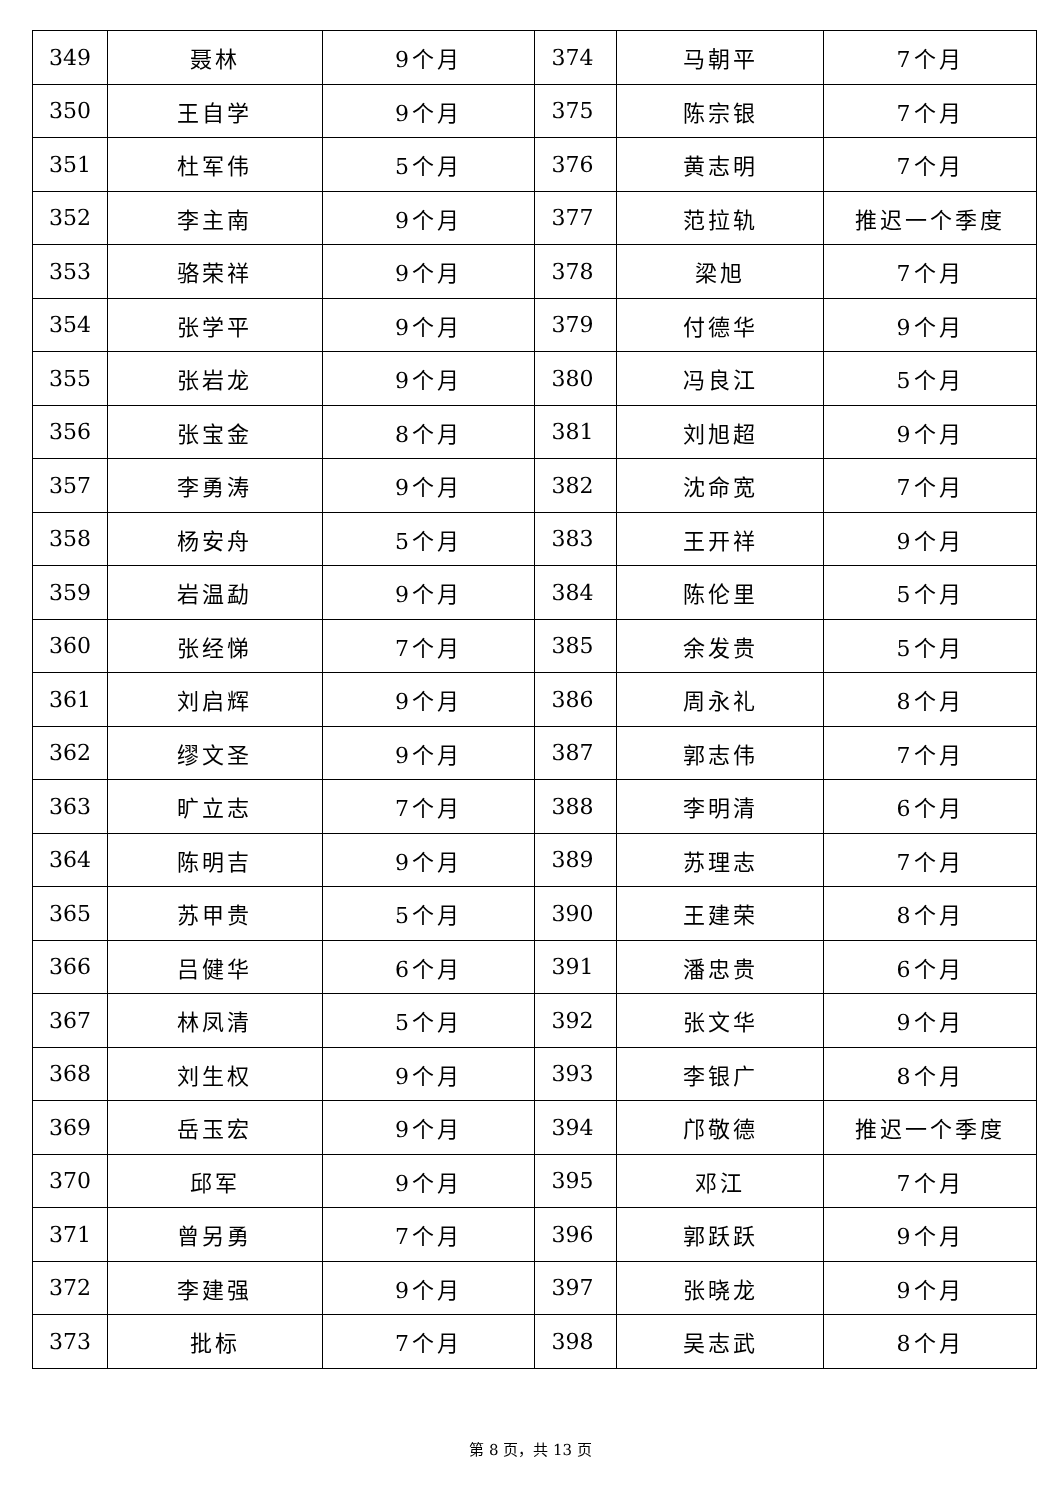| 349 | 聂林 | 9个月 | 374 | 马朝平 | 7个月 |
| 350 | 王自学 | 9个月 | 375 | 陈宗银 | 7个月 |
| 351 | 杜军伟 | 5个月 | 376 | 黄志明 | 7个月 |
| 352 | 李主南 | 9个月 | 377 | 范拉轨 | 推迟一个季度 |
| 353 | 骆荣祥 | 9个月 | 378 | 梁旭 | 7个月 |
| 354 | 张学平 | 9个月 | 379 | 付德华 | 9个月 |
| 355 | 张岩龙 | 9个月 | 380 | 冯良江 | 5个月 |
| 356 | 张宝金 | 8个月 | 381 | 刘旭超 | 9个月 |
| 357 | 李勇涛 | 9个月 | 382 | 沈命宽 | 7个月 |
| 358 | 杨安舟 | 5个月 | 383 | 王开祥 | 9个月 |
| 359 | 岩温勐 | 9个月 | 384 | 陈伦里 | 5个月 |
| 360 | 张经悌 | 7个月 | 385 | 余发贵 | 5个月 |
| 361 | 刘启辉 | 9个月 | 386 | 周永礼 | 8个月 |
| 362 | 缪文圣 | 9个月 | 387 | 郭志伟 | 7个月 |
| 363 | 旷立志 | 7个月 | 388 | 李明清 | 6个月 |
| 364 | 陈明吉 | 9个月 | 389 | 苏理志 | 7个月 |
| 365 | 苏甲贵 | 5个月 | 390 | 王建荣 | 8个月 |
| 366 | 吕健华 | 6个月 | 391 | 潘忠贵 | 6个月 |
| 367 | 林凤清 | 5个月 | 392 | 张文华 | 9个月 |
| 368 | 刘生权 | 9个月 | 393 | 李银广 | 8个月 |
| 369 | 岳玉宏 | 9个月 | 394 | 邝敬德 | 推迟一个季度 |
| 370 | 邱军 | 9个月 | 395 | 邓江 | 7个月 |
| 371 | 曾另勇 | 7个月 | 396 | 郭跃跃 | 9个月 |
| 372 | 李建强 | 9个月 | 397 | 张晓龙 | 9个月 |
| 373 | 批标 | 7个月 | 398 | 吴志武 | 8个月 |
第 8 页，共 13 页